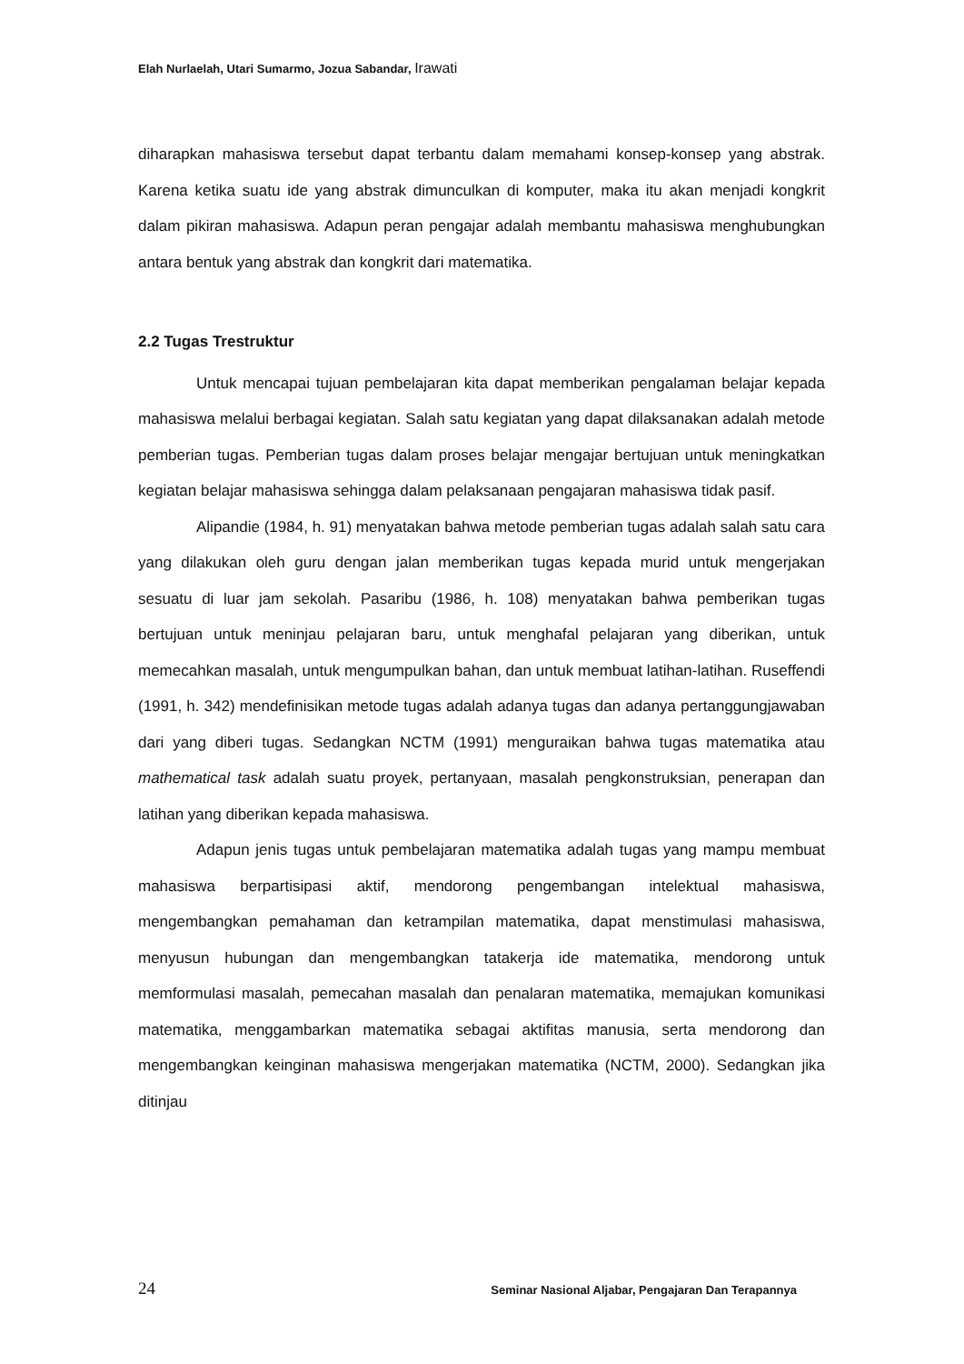Elah Nurlaelah, Utari Sumarmo, Jozua Sabandar, Irawati
diharapkan mahasiswa tersebut dapat terbantu dalam memahami konsep-konsep yang abstrak. Karena ketika suatu ide yang abstrak dimunculkan di komputer, maka itu akan menjadi kongkrit dalam pikiran mahasiswa. Adapun peran pengajar adalah membantu mahasiswa menghubungkan antara bentuk yang abstrak dan kongkrit dari matematika.
2.2 Tugas Trestruktur
Untuk mencapai tujuan pembelajaran kita dapat memberikan pengalaman belajar kepada mahasiswa melalui berbagai kegiatan. Salah satu kegiatan yang dapat dilaksanakan adalah metode pemberian tugas. Pemberian tugas dalam proses belajar mengajar bertujuan untuk meningkatkan kegiatan belajar mahasiswa sehingga dalam pelaksanaan pengajaran mahasiswa tidak pasif.
Alipandie (1984, h. 91) menyatakan bahwa metode pemberian tugas adalah salah satu cara yang dilakukan oleh guru dengan jalan memberikan tugas kepada murid untuk mengerjakan sesuatu di luar jam sekolah. Pasaribu (1986, h. 108) menyatakan bahwa pemberikan tugas bertujuan untuk meninjau pelajaran baru, untuk menghafal pelajaran yang diberikan, untuk memecahkan masalah, untuk mengumpulkan bahan, dan untuk membuat latihan-latihan. Ruseffendi (1991, h. 342) mendefinisikan metode tugas adalah adanya tugas dan adanya pertanggungjawaban dari yang diberi tugas. Sedangkan NCTM (1991) menguraikan bahwa tugas matematika atau mathematical task adalah suatu proyek, pertanyaan, masalah pengkonstruksian, penerapan dan latihan yang diberikan kepada mahasiswa.
Adapun jenis tugas untuk pembelajaran matematika adalah tugas yang mampu membuat mahasiswa berpartisipasi aktif, mendorong pengembangan intelektual mahasiswa, mengembangkan pemahaman dan ketrampilan matematika, dapat menstimulasi mahasiswa, menyusun hubungan dan mengembangkan tatakerja ide matematika, mendorong untuk memformulasi masalah, pemecahan masalah dan penalaran matematika, memajukan komunikasi matematika, menggambarkan matematika sebagai aktifitas manusia, serta mendorong dan mengembangkan keinginan mahasiswa mengerjakan matematika (NCTM, 2000). Sedangkan jika ditinjau
24 Seminar Nasional Aljabar, Pengajaran Dan Terapannya